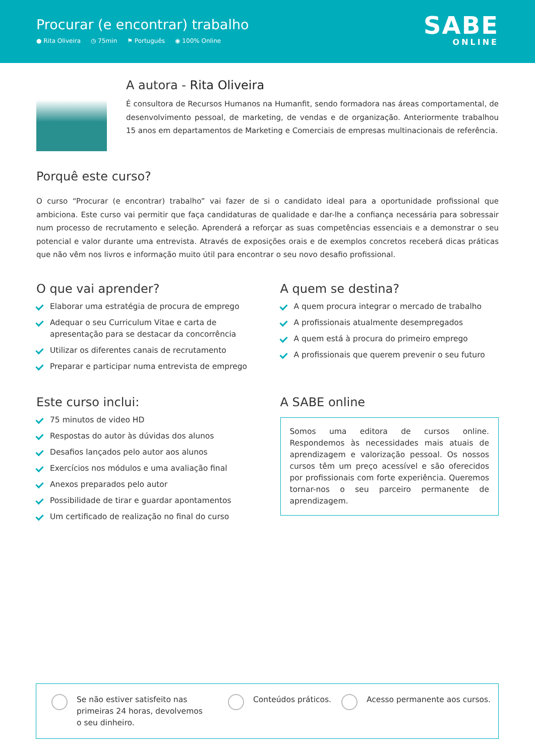Procurar (e encontrar) trabalho
● Rita Oliveira ◷ 75min ⚑ Português ◉ 100% Online
SABE
ONLINE
A autora - Rita Oliveira
É consultora de Recursos Humanos na Humanfit, sendo formadora nas áreas comportamental, de desenvolvimento pessoal, de marketing, de vendas e de organização. Anteriormente trabalhou 15 anos em departamentos de Marketing e Comerciais de empresas multinacionais de referência.
Porquê este curso?
O curso “Procurar (e encontrar) trabalho” vai fazer de si o candidato ideal para a oportunidade profissional que ambiciona. Este curso vai permitir que faça candidaturas de qualidade e dar-lhe a confiança necessária para sobressair num processo de recrutamento e seleção. Aprenderá a reforçar as suas competências essenciais e a demonstrar o seu potencial e valor durante uma entrevista. Através de exposições orais e de exemplos concretos receberá dicas práticas que não vêm nos livros e informação muito útil para encontrar o seu novo desafio profissional.
O que vai aprender?
Elaborar uma estratégia de procura de emprego
Adequar o seu Curriculum Vitae e carta de apresentação para se destacar da concorrência
Utilizar os diferentes canais de recrutamento
Preparar e participar numa entrevista de emprego
A quem se destina?
A quem procura integrar o mercado de trabalho
A profissionais atualmente desempregados
A quem está à procura do primeiro emprego
A profissionais que querem prevenir o seu futuro
Este curso inclui:
75 minutos de video HD
Respostas do autor às dúvidas dos alunos
Desafios lançados pelo autor aos alunos
Exercícios nos módulos e uma avaliação final
Anexos preparados pelo autor
Possibilidade de tirar e guardar apontamentos
Um certificado de realização no final do curso
A SABE online
Somos uma editora de cursos online. Respondemos às necessidades mais atuais de aprendizagem e valorização pessoal. Os nossos cursos têm um preço acessível e são oferecidos por profissionais com forte experiência. Queremos tornar-nos o seu parceiro permanente de aprendizagem.
Se não estiver satisfeito nas primeiras 24 horas, devolvemos o seu dinheiro.
Conteúdos práticos. Acesso permanente aos cursos.